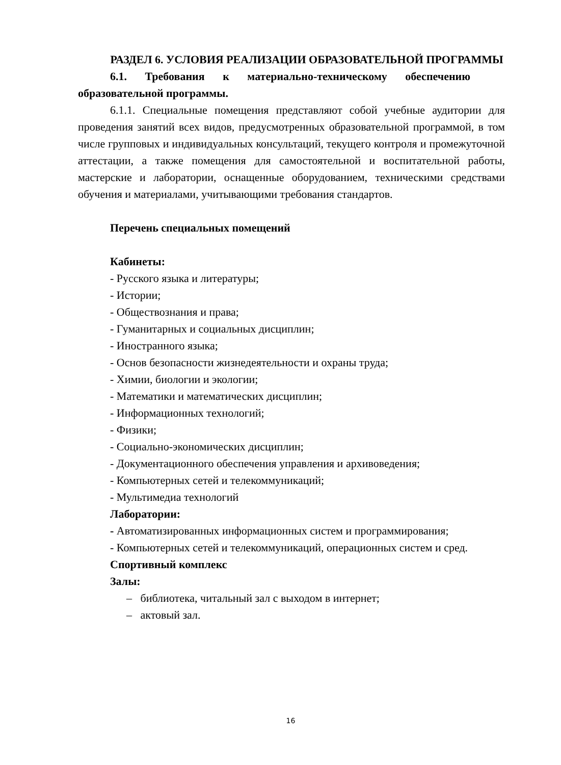РАЗДЕЛ 6. УСЛОВИЯ РЕАЛИЗАЦИИ ОБРАЗОВАТЕЛЬНОЙ ПРОГРАММЫ
6.1. Требования к материально-техническому обеспечению
образовательной программы.
6.1.1. Специальные помещения представляют собой учебные аудитории для проведения занятий всех видов, предусмотренных образовательной программой, в том числе групповых и индивидуальных консультаций, текущего контроля и промежуточной аттестации, а также помещения для самостоятельной и воспитательной работы, мастерские и лаборатории, оснащенные оборудованием, техническими средствами обучения и материалами, учитывающими требования стандартов.
Перечень специальных помещений
Кабинеты:
- Русского языка и литературы;
- Истории;
- Обществознания и права;
- Гуманитарных и социальных дисциплин;
- Иностранного языка;
- Основ безопасности жизнедеятельности и охраны труда;
- Химии, биологии и экологии;
- Математики и математических дисциплин;
- Информационных технологий;
- Физики;
- Социально-экономических дисциплин;
- Документационного обеспечения управления и архивоведения;
- Компьютерных сетей и телекоммуникаций;
- Мультимедиа технологий
Лаборатории:
- Автоматизированных информационных систем и программирования;
- Компьютерных сетей и телекоммуникаций, операционных систем и сред.
Спортивный комплекс
Залы:
– библиотека, читальный зал с выходом в интернет;
– актовый зал.
16